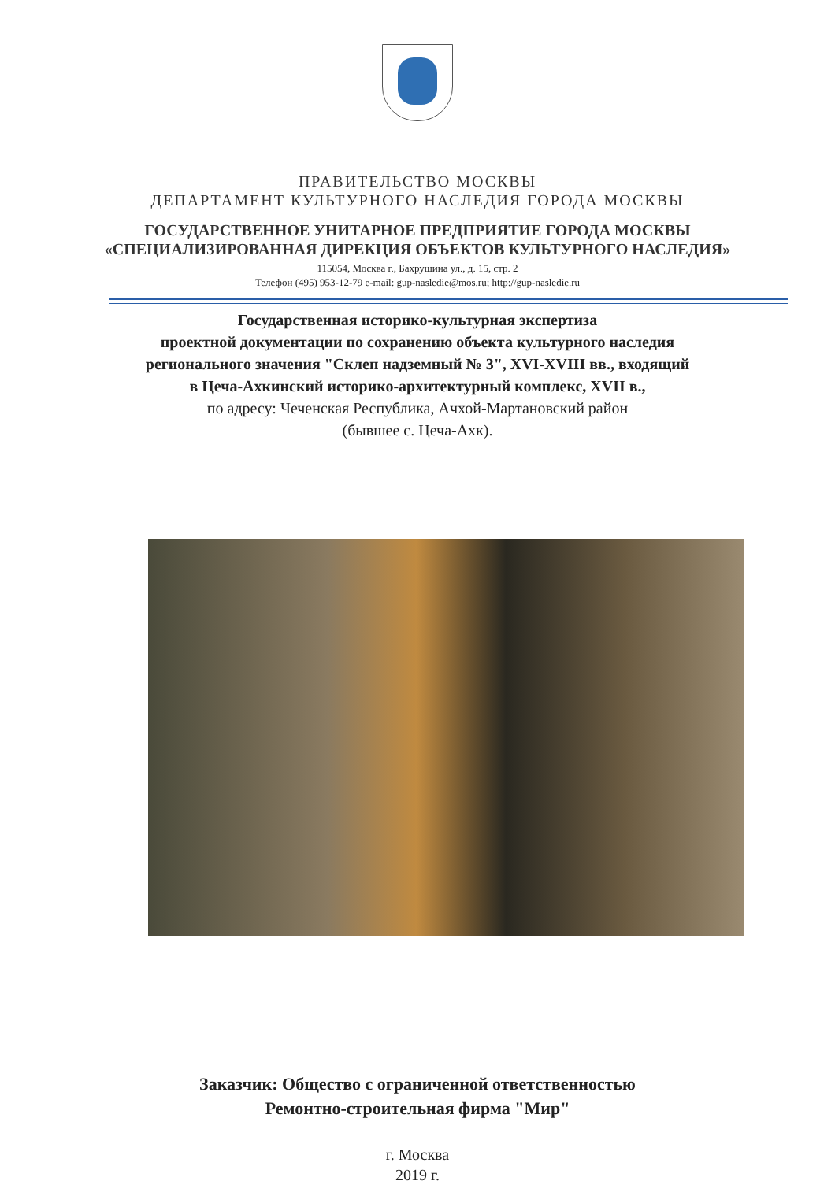ПРАВИТЕЛЬСТВО МОСКВЫ
ДЕПАРТАМЕНТ КУЛЬТУРНОГО НАСЛЕДИЯ ГОРОДА МОСКВЫ
ГОСУДАРСТВЕННОЕ УНИТАРНОЕ ПРЕДПРИЯТИЕ ГОРОДА МОСКВЫ
«СПЕЦИАЛИЗИРОВАННАЯ ДИРЕКЦИЯ ОБЪЕКТОВ КУЛЬТУРНОГО НАСЛЕДИЯ»
115054, Москва г., Бахрушина ул., д. 15, стр. 2
Телефон (495) 953-12-79 e-mail: gup-nasledie@mos.ru; http://gup-nasledie.ru
Государственная историко-культурная экспертиза
проектной документации по сохранению объекта культурного наследия
регионального значения "Склеп надземный № 3", XVI-XVIII вв., входящий
в Цеча-Ахкинский историко-архитектурный комплекс, XVII в.,
по адресу: Чеченская Республика, Ачхой-Мартановский район
(бывшее с. Цеча-Ахк).
Заказчик: Общество с ограниченной ответственностью
Ремонтно-строительная фирма "Мир"
г. Москва
2019 г.